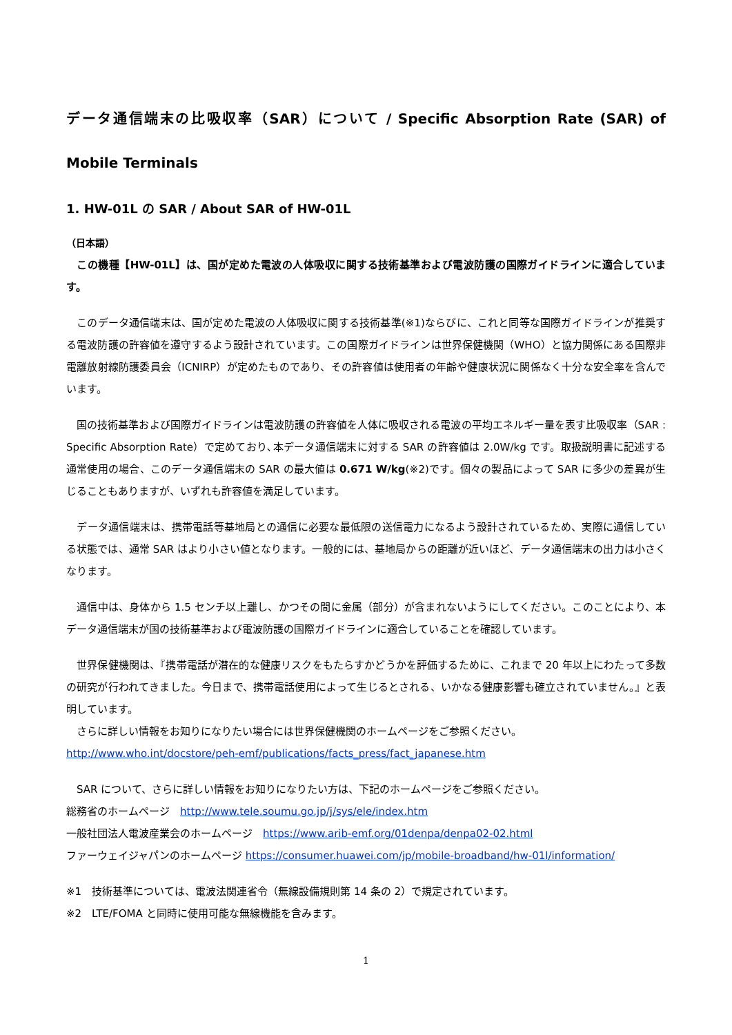データ通信端末の比吸収率（SAR）について / Specific Absorption Rate (SAR) of Mobile Terminals
1. HW-01L の SAR / About SAR of HW-01L
（日本語）
　この機種【HW-01L】は、国が定めた電波の人体吸収に関する技術基準および電波防護の国際ガイドラインに適合しています。
　このデータ通信端末は、国が定めた電波の人体吸収に関する技術基準(※1)ならびに、これと同等な国際ガイドラインが推奨する電波防護の許容値を遵守するよう設計されています。この国際ガイドラインは世界保健機関（WHO）と協力関係にある国際非電離放射線防護委員会（ICNIRP）が定めたものであり、その許容値は使用者の年齢や健康状況に関係なく十分な安全率を含んでいます。
　国の技術基準および国際ガイドラインは電波防護の許容値を人体に吸収される電波の平均エネルギー量を表す比吸収率（SAR : Specific Absorption Rate）で定めており､本データ通信端末に対する SAR の許容値は 2.0W/kg です。取扱説明書に記述する通常使用の場合、このデータ通信端末の SAR の最大値は 0.671 W/kg(※2)です。個々の製品によって SAR に多少の差異が生じることもありますが、いずれも許容値を満足しています。
　データ通信端末は、携帯電話等基地局との通信に必要な最低限の送信電力になるよう設計されているため、実際に通信している状態では、通常 SAR はより小さい値となります。一般的には、基地局からの距離が近いほど、データ通信端末の出力は小さくなります。
　通信中は、身体から 1.5 センチ以上離し、かつその間に金属（部分）が含まれないようにしてください。このことにより、本データ通信端末が国の技術基準および電波防護の国際ガイドラインに適合していることを確認しています。
　世界保健機関は、『携帯電話が潜在的な健康リスクをもたらすかどうかを評価するために、これまで 20 年以上にわたって多数の研究が行われてきました。今日まで、携帯電話使用によって生じるとされる、いかなる健康影響も確立されていません。』と表明しています。
　さらに詳しい情報をお知りになりたい場合には世界保健機関のホームページをご参照ください。
http://www.who.int/docstore/peh-emf/publications/facts_press/fact_japanese.htm
　SAR について、さらに詳しい情報をお知りになりたい方は、下記のホームページをご参照ください。
総務省のホームページ　http://www.tele.soumu.go.jp/j/sys/ele/index.htm
一般社団法人電波産業会のホームページ　https://www.arib-emf.org/01denpa/denpa02-02.html
ファーウェイジャパンのホームページ https://consumer.huawei.com/jp/mobile-broadband/hw-01l/information/
※1　技術基準については、電波法関連省令（無線設備規則第 14 条の 2）で規定されています。
※2　LTE/FOMA と同時に使用可能な無線機能を含みます。
1